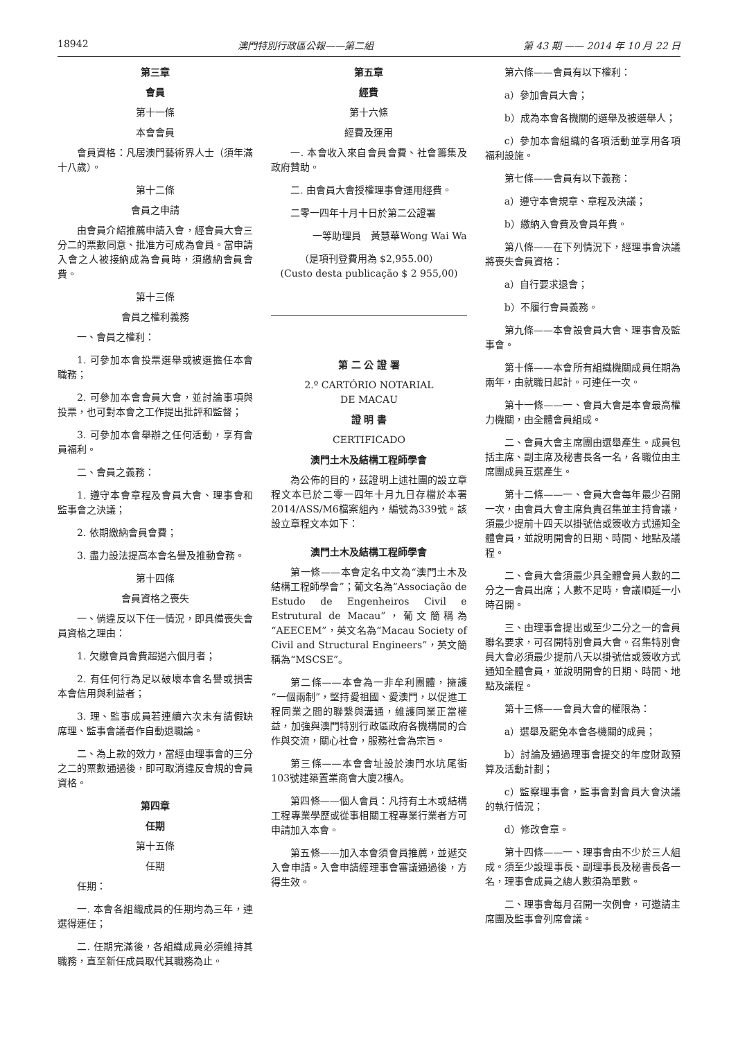18942 澳門特別行政區公報——第二組 第 43 期 —— 2014 年 10 月 22 日
第三章
會員
第十一條
本會會員
會員資格：凡居澳門藝術界人士（須年滿十八歲）。
第十二條
會員之申請
由會員介紹推薦申請入會，經會員大會三分二的票數同意、批准方可成為會員。當申請入會之人被接納成為會員時，須繳納會員會費。
第十三條
會員之權利義務
一、會員之權利：
1. 可參加本會投票選舉或被選擔任本會職務；
2. 可參加本會會員大會，並討論事項與投票，也可對本會之工作提出批評和監督；
3. 可參加本會舉辦之任何活動，享有會員福利。
二、會員之義務：
1. 遵守本會章程及會員大會、理事會和監事會之決議；
2. 依期繳納會員會費；
3. 盡力設法提高本會名譽及推動會務。
第十四條
會員資格之喪失
一、倘違反以下任一情況，即具備喪失會員資格之理由：
1. 欠繳會員會費超過六個月者；
2. 有任何行為足以破壞本會名譽或損害本會信用與利益者；
3. 理、監事成員若連續六次未有請假缺席理、監事會議者作自動退職論。
二、為上款的效力，當經由理事會的三分之二的票數通過後，即可取消違反會規的會員資格。
第四章
任期
第十五條
任期
任期：
一. 本會各組織成員的任期均為三年，連選得連任；
二. 任期完滿後，各組織成員必須維持其職務，直至新任成員取代其職務為止。
第五章
經費
第十六條
經費及運用
一. 本會收入來自會員會費、社會籌集及政府贊助。
二. 由會員大會授權理事會運用經費。
二零一四年十月十日於第二公證署
一等助理員　黃慧華Wong Wai Wa
（是項刊登費用為 $2,955.00）
(Custo desta publicação $ 2 955,00)
第 二 公 證 署
2.º CARTÓRIO NOTARIAL
DE MACAU
證 明 書
CERTIFICADO
澳門土木及結構工程師學會
為公佈的目的，茲證明上述社團的設立章程文本已於二零一四年十月九日存檔於本署2014/ASS/M6檔案組內，編號為339號。該設立章程文本如下：
澳門土木及結構工程師學會
第一條——本會定名中文為“澳門土木及結構工程師學會”；葡文名為“Associação de Estudo de Engenheiros Civil e Estrutural de Macau”，葡文簡稱為“AEECEM”，英文名為“Macau Society of Civil and Structural Engineers”，英文簡稱為“MSCSE”。
第二條——本會為一非牟利團體，擁護“一個兩制”，堅持愛祖國、愛澳門，以促進工程同業之間的聯繫與溝通，維護同業正當權益，加強與澳門特別行政區政府各機構間的合作與交流，關心社會，服務社會為宗旨。
第三條——本會會址設於澳門水坑尾街103號建築置業商會大廈2樓A。
第四條——個人會員：凡持有土木或結構工程專業學歷或從事相關工程專業行業者方可申請加入本會。
第五條——加入本會須會員推薦，並遞交入會申請。入會申請經理事會審議通過後，方得生效。
第六條——會員有以下權利：
a）參加會員大會；
b）成為本會各機關的選舉及被選舉人；
c）參加本會組織的各項活動並享用各項福利設施。
第七條——會員有以下義務：
a）遵守本會規章、章程及決議；
b）繳納入會費及會員年費。
第八條——在下列情況下，經理事會決議將喪失會員資格：
a）自行要求退會；
b）不履行會員義務。
第九條——本會設會員大會、理事會及監事會。
第十條——本會所有組織機關成員任期為兩年，由就職日起計。可連任一次。
第十一條——一、會員大會是本會最高權力機關，由全體會員組成。
二、會員大會主席團由選舉產生。成員包括主席、副主席及秘書長各一名，各職位由主席團成員互選產生。
第十二條——一、會員大會每年最少召開一次，由會員大會主席負責召集並主持會議，須最少提前十四天以掛號信或簽收方式通知全體會員，並說明開會的日期、時間、地點及議程。
二、會員大會須最少具全體會員人數的二分之一會員出席；人數不足時，會議順延一小時召開。
三、由理事會提出或至少二分之一的會員聯名要求，可召開特別會員大會。召集特別會員大會必須最少提前八天以掛號信或簽收方式通知全體會員，並說明開會的日期、時間、地點及議程。
第十三條——會員大會的權限為：
a）選舉及罷免本會各機關的成員；
b）討論及通過理事會提交的年度財政預算及活動計劃；
c）監察理事會，監事會對會員大會決議的執行情況；
d）修改會章。
第十四條——一、理事會由不少於三人組成。須至少設理事長、副理事長及秘書長各一名，理事會成員之總人數須為單數。
二、理事會每月召開一次例會，可邀請主席團及監事會列席會議。